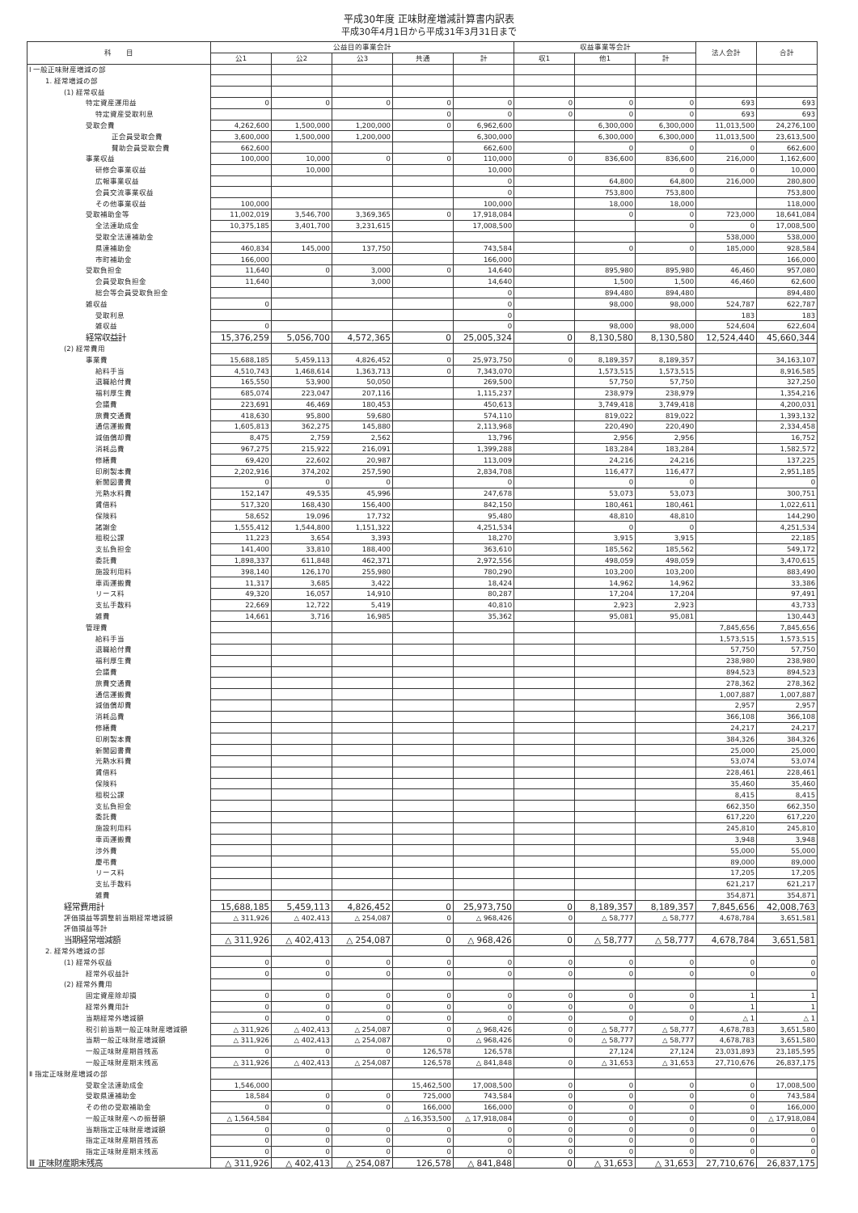平成30年度 正味財産増減計算書内訳表
平成30年4月1日から平成31年3月31日まで
| 科 目 | 公益目的事業会計 | | | | | 収益事業等会計 | | | 法人会計 | 合計 |
| --- | --- | --- | --- | --- | --- | --- | --- | --- | --- | --- |
| | 公1 | 公2 | 公3 | 共通 | 計 | 収1 | 他1 | 計 | | |
| Ⅰ 一般正味財産増減の部 | | | | | | | | | | |
| 1. 経常増減の部 | | | | | | | | | | |
| (1) 経常収益 | | | | | | | | | | |
| 特定資産運用益 | 0 | 0 | 0 | 0 | 0 | 0 | 0 | 0 | 693 | 693 |
| 特定資産受取利息 | | | | 0 | 0 | 0 | 0 | 0 | 693 | 693 |
| 受取会費 | 4,262,600 | 1,500,000 | 1,200,000 | 0 | 6,962,600 | | 6,300,000 | 6,300,000 | 11,013,500 | 24,276,100 |
| 正会員受取会費 | 3,600,000 | 1,500,000 | 1,200,000 | | 6,300,000 | | 6,300,000 | 6,300,000 | 11,013,500 | 23,613,500 |
| 賛助会員受取会費 | 662,600 | | | | 662,600 | | 0 | 0 | 0 | 662,600 |
| 事業収益 | 100,000 | 10,000 | 0 | 0 | 110,000 | 0 | 836,600 | 836,600 | 216,000 | 1,162,600 |
| 研修会事業収益 | | 10,000 | | | 10,000 | | | 0 | 0 | 10,000 |
| 広報事業収益 | | | | | 0 | | 64,800 | 64,800 | 216,000 | 280,800 |
| 会員交流事業収益 | | | | | 0 | | 753,800 | 753,800 | | 753,800 |
| その他事業収益 | 100,000 | | | | 100,000 | | 18,000 | 18,000 | | 118,000 |
| 受取補助金等 | 11,002,019 | 3,546,700 | 3,369,365 | 0 | 17,918,084 | | 0 | 0 | 723,000 | 18,641,084 |
| 全法連助成金 | 10,375,185 | 3,401,700 | 3,231,615 | | 17,008,500 | | | 0 | 0 | 17,008,500 |
| 受取全法連補助金 | | | | | | | | | 538,000 | 538,000 |
| 県連補助金 | 460,834 | 145,000 | 137,750 | | 743,584 | | 0 | 0 | 185,000 | 928,584 |
| 市町補助金 | 166,000 | | | | 166,000 | | | | | 166,000 |
| 受取負担金 | 11,640 | 0 | 3,000 | 0 | 14,640 | | 895,980 | 895,980 | 46,460 | 957,080 |
| 会員受取負担金 | 11,640 | | 3,000 | | 14,640 | | 1,500 | 1,500 | 46,460 | 62,600 |
| 総会等会員受取負担金 | | | | | 0 | | 894,480 | 894,480 | | 894,480 |
| 雑収益 | 0 | | | | 0 | | 98,000 | 98,000 | 524,787 | 622,787 |
| 受取利息 | | | | | 0 | | | | 183 | 183 |
| 雑収益 | 0 | | | | 0 | | 98,000 | 98,000 | 524,604 | 622,604 |
| 経常収益計 | 15,376,259 | 5,056,700 | 4,572,365 | 0 | 25,005,324 | 0 | 8,130,580 | 8,130,580 | 12,524,440 | 45,660,344 |
| (2) 経常費用 | | | | | | | | | | |
| 事業費 | 15,688,185 | 5,459,113 | 4,826,452 | 0 | 25,973,750 | 0 | 8,189,357 | 8,189,357 | | 34,163,107 |
| 給料手当 | 4,510,743 | 1,468,614 | 1,363,713 | 0 | 7,343,070 | | 1,573,515 | 1,573,515 | | 8,916,585 |
| 退職給付費 | 165,550 | 53,900 | 50,050 | | 269,500 | | 57,750 | 57,750 | | 327,250 |
| 福利厚生費 | 685,074 | 223,047 | 207,116 | | 1,115,237 | | 238,979 | 238,979 | | 1,354,216 |
| 会議費 | 223,691 | 46,469 | 180,453 | | 450,613 | | 3,749,418 | 3,749,418 | | 4,200,031 |
| 旅費交通費 | 418,630 | 95,800 | 59,680 | | 574,110 | | 819,022 | 819,022 | | 1,393,132 |
| 通信運搬費 | 1,605,813 | 362,275 | 145,880 | | 2,113,968 | | 220,490 | 220,490 | | 2,334,458 |
| 減価償却費 | 8,475 | 2,759 | 2,562 | | 13,796 | | 2,956 | 2,956 | | 16,752 |
| 消耗品費 | 967,275 | 215,922 | 216,091 | | 1,399,288 | | 183,284 | 183,284 | | 1,582,572 |
| 修繕費 | 69,420 | 22,602 | 20,987 | | 113,009 | | 24,216 | 24,216 | | 137,225 |
| 印刷製本費 | 2,202,916 | 374,202 | 257,590 | | 2,834,708 | | 116,477 | 116,477 | | 2,951,185 |
| 新聞図書費 | 0 | 0 | 0 | | 0 | | 0 | 0 | | 0 |
| 光熱水料費 | 152,147 | 49,535 | 45,996 | | 247,678 | | 53,073 | 53,073 | | 300,751 |
| 賃借料 | 517,320 | 168,430 | 156,400 | | 842,150 | | 180,461 | 180,461 | | 1,022,611 |
| 保険料 | 58,652 | 19,096 | 17,732 | | 95,480 | | 48,810 | 48,810 | | 144,290 |
| 諸謝金 | 1,555,412 | 1,544,800 | 1,151,322 | | 4,251,534 | | 0 | 0 | | 4,251,534 |
| 租税公課 | 11,223 | 3,654 | 3,393 | | 18,270 | | 3,915 | 3,915 | | 22,185 |
| 支払負担金 | 141,400 | 33,810 | 188,400 | | 363,610 | | 185,562 | 185,562 | | 549,172 |
| 委託費 | 1,898,337 | 611,848 | 462,371 | | 2,972,556 | | 498,059 | 498,059 | | 3,470,615 |
| 施設利用料 | 398,140 | 126,170 | 255,980 | | 780,290 | | 103,200 | 103,200 | | 883,490 |
| 車両運搬費 | 11,317 | 3,685 | 3,422 | | 18,424 | | 14,962 | 14,962 | | 33,386 |
| リース料 | 49,320 | 16,057 | 14,910 | | 80,287 | | 17,204 | 17,204 | | 97,491 |
| 支払手数料 | 22,669 | 12,722 | 5,419 | | 40,810 | | 2,923 | 2,923 | | 43,733 |
| 雑費 | 14,661 | 3,716 | 16,985 | | 35,362 | | 95,081 | 95,081 | | 130,443 |
| 管理費 | | | | | | | | | 7,845,656 | 7,845,656 |
| 給料手当 | | | | | | | | | 1,573,515 | 1,573,515 |
| 退職給付費 | | | | | | | | | 57,750 | 57,750 |
| 福利厚生費 | | | | | | | | | 238,980 | 238,980 |
| 会議費 | | | | | | | | | 894,523 | 894,523 |
| 旅費交通費 | | | | | | | | | 278,362 | 278,362 |
| 通信運搬費 | | | | | | | | | 1,007,887 | 1,007,887 |
| 減価償却費 | | | | | | | | | 2,957 | 2,957 |
| 消耗品費 | | | | | | | | | 366,108 | 366,108 |
| 修繕費 | | | | | | | | | 24,217 | 24,217 |
| 印刷製本費 | | | | | | | | | 384,326 | 384,326 |
| 新聞図書費 | | | | | | | | | 25,000 | 25,000 |
| 光熱水料費 | | | | | | | | | 53,074 | 53,074 |
| 賃借料 | | | | | | | | | 228,461 | 228,461 |
| 保険料 | | | | | | | | | 35,460 | 35,460 |
| 租税公課 | | | | | | | | | 8,415 | 8,415 |
| 支払負担金 | | | | | | | | | 662,350 | 662,350 |
| 委託費 | | | | | | | | | 617,220 | 617,220 |
| 施設利用料 | | | | | | | | | 245,810 | 245,810 |
| 車両運搬費 | | | | | | | | | 3,948 | 3,948 |
| 渉外費 | | | | | | | | | 55,000 | 55,000 |
| 慶弔費 | | | | | | | | | 89,000 | 89,000 |
| リース料 | | | | | | | | | 17,205 | 17,205 |
| 支払手数料 | | | | | | | | | 621,217 | 621,217 |
| 雑費 | | | | | | | | | 354,871 | 354,871 |
| 経常費用計 | 15,688,185 | 5,459,113 | 4,826,452 | 0 | 25,973,750 | 0 | 8,189,357 | 8,189,357 | 7,845,656 | 42,008,763 |
| 評価損益等調整前当期経常増減額 | △ 311,926 | △ 402,413 | △ 254,087 | 0 | △ 968,426 | 0 | △ 58,777 | △ 58,777 | 4,678,784 | 3,651,581 |
| 評価損益等計 | | | | | | | | | | |
| 当期経常増減額 | △ 311,926 | △ 402,413 | △ 254,087 | 0 | △ 968,426 | 0 | △ 58,777 | △ 58,777 | 4,678,784 | 3,651,581 |
| 2. 経常外増減の部 | | | | | | | | | | |
| (1) 経常外収益 | 0 | 0 | 0 | 0 | 0 | 0 | 0 | 0 | 0 | 0 |
| 経常外収益計 | 0 | 0 | 0 | 0 | 0 | 0 | 0 | 0 | 0 | 0 |
| (2) 経常外費用 | | | | | | | | | | |
| 固定資産除却損 | 0 | 0 | 0 | 0 | 0 | 0 | 0 | 0 | 1 | 1 |
| 経常外費用計 | 0 | 0 | 0 | 0 | 0 | 0 | 0 | 0 | 1 | 1 |
| 当期経常外増減額 | 0 | 0 | 0 | 0 | 0 | 0 | 0 | 0 | △ 1 | △ 1 |
| 税引前当期一般正味財産増減額 | △ 311,926 | △ 402,413 | △ 254,087 | 0 | △ 968,426 | 0 | △ 58,777 | △ 58,777 | 4,678,783 | 3,651,580 |
| 当期一般正味財産増減額 | △ 311,926 | △ 402,413 | △ 254,087 | 0 | △ 968,426 | 0 | △ 58,777 | △ 58,777 | 4,678,783 | 3,651,580 |
| 一般正味財産期首残高 | 0 | 0 | 0 | 126,578 | 126,578 | | 27,124 | 27,124 | 23,031,893 | 23,185,595 |
| 一般正味財産期末残高 | △ 311,926 | △ 402,413 | △ 254,087 | 126,578 | △ 841,848 | 0 | △ 31,653 | △ 31,653 | 27,710,676 | 26,837,175 |
| Ⅱ 指定正味財産増減の部 | | | | | | | | | | |
| 受取全法連助成金 | 1,546,000 | | | 15,462,500 | 17,008,500 | 0 | 0 | 0 | 0 | 17,008,500 |
| 受取県連補助金 | 18,584 | 0 | 0 | 725,000 | 743,584 | 0 | 0 | 0 | 0 | 743,584 |
| その他の受取補助金 | 0 | 0 | 0 | 166,000 | 166,000 | 0 | 0 | 0 | 0 | 166,000 |
| 一般正味財産への振替額 | △ 1,564,584 | | | △ 16,353,500 | △ 17,918,084 | 0 | 0 | 0 | 0 | △ 17,918,084 |
| 当期指定正味財産増減額 | 0 | 0 | 0 | 0 | 0 | 0 | 0 | 0 | 0 | 0 |
| 指定正味財産期首残高 | 0 | 0 | 0 | 0 | 0 | 0 | 0 | 0 | 0 | 0 |
| 指定正味財産期末残高 | 0 | 0 | 0 | 0 | 0 | 0 | 0 | 0 | 0 | 0 |
| Ⅲ 正味財産期末残高 | △ 311,926 | △ 402,413 | △ 254,087 | 126,578 | △ 841,848 | 0 | △ 31,653 | △ 31,653 | 27,710,676 | 26,837,175 |